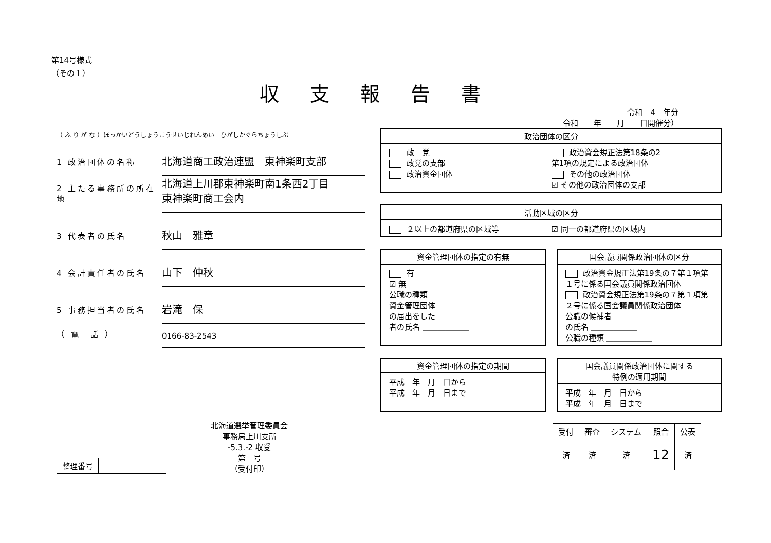第14号様式
（その１）
収支報告書
令和　4　年分
令和　　年　　月　　日開催分）
（ ふ り が な ）ほっかいどうしょうこうせいじれんめい　ひがしかぐらちょうしぶ
1 政治団体の名称 北海道商工政治連盟　東神楽町支部
2 主たる事務所の所在地 北海道上川郡東神楽町南1条西2丁目
東神楽町商工会内
3 代表者の氏名 秋山　雅章
4 会計責任者の氏名 山下　仲秋
5 事務担当者の氏名 岩滝　保
（ 電　話 ） 0166-83-2543
| 整理番号 | |
北海道選挙管理委員会
事務局上川支所
-5.3.-2 収受
第　号
（受付印）
政治団体の区分
政　党
政党の支部
政治資金団体
政治資金規正法第18条の2
第1項の規定による政治団体
その他の政治団体
☑ その他の政治団体の支部
活動区域の区分
２以上の都道府県の区域等 ☑ 同一の都道府県の区域内
資金管理団体の指定の有無
有
☑ 無
公職の種類 ＿＿＿＿＿＿
資金管理団体
の届出をした
者の氏名 ＿＿＿＿＿＿
国会議員関係政治団体の区分
政治資金規正法第19条の７第１項第１号に係る国会議員関係政治団体
政治資金規正法第19条の７第１項第２号に係る国会議員関係政治団体
公職の候補者
の氏名 ＿＿＿＿＿＿
公職の種類 ＿＿＿＿＿＿
資金管理団体の指定の期間
平成　年　月　日から
平成　年　月　日まで
国会議員関係政治団体に関する
特例の適用期間
平成　年　月　日から
平成　年　月　日まで
| 受付 | 審査 | システム | 照合 | 公表 |
| --- | --- | --- | --- | --- |
| 済 | 済 | 済 | 12 | 済 |